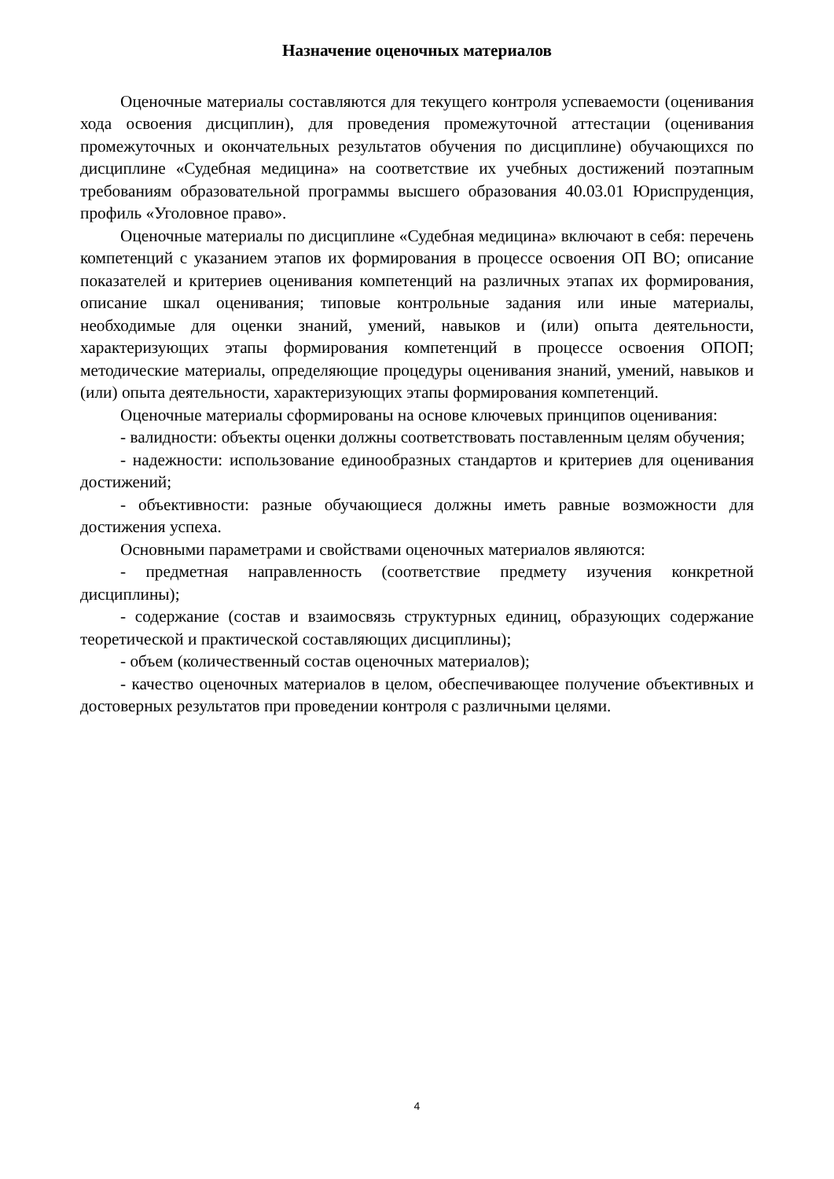Назначение оценочных материалов
Оценочные материалы составляются для текущего контроля успеваемости (оценивания хода освоения дисциплин), для проведения промежуточной аттестации (оценивания промежуточных и окончательных результатов обучения по дисциплине) обучающихся по дисциплине «Судебная медицина» на соответствие их учебных достижений поэтапным требованиям образовательной программы высшего образования 40.03.01 Юриспруденция, профиль «Уголовное право».
Оценочные материалы по дисциплине «Судебная медицина» включают в себя: перечень компетенций с указанием этапов их формирования в процессе освоения ОП ВО; описание показателей и критериев оценивания компетенций на различных этапах их формирования, описание шкал оценивания; типовые контрольные задания или иные материалы, необходимые для оценки знаний, умений, навыков и (или) опыта деятельности, характеризующих этапы формирования компетенций в процессе освоения ОПОП; методические материалы, определяющие процедуры оценивания знаний, умений, навыков и (или) опыта деятельности, характеризующих этапы формирования компетенций.
Оценочные материалы сформированы на основе ключевых принципов оценивания:
- валидности: объекты оценки должны соответствовать поставленным целям обучения;
- надежности: использование единообразных стандартов и критериев для оценивания достижений;
- объективности: разные обучающиеся должны иметь равные возможности для достижения успеха.
Основными параметрами и свойствами оценочных материалов являются:
- предметная направленность (соответствие предмету изучения конкретной дисциплины);
- содержание (состав и взаимосвязь структурных единиц, образующих содержание теоретической и практической составляющих дисциплины);
- объем (количественный состав оценочных материалов);
- качество оценочных материалов в целом, обеспечивающее получение объективных и достоверных результатов при проведении контроля с различными целями.
4